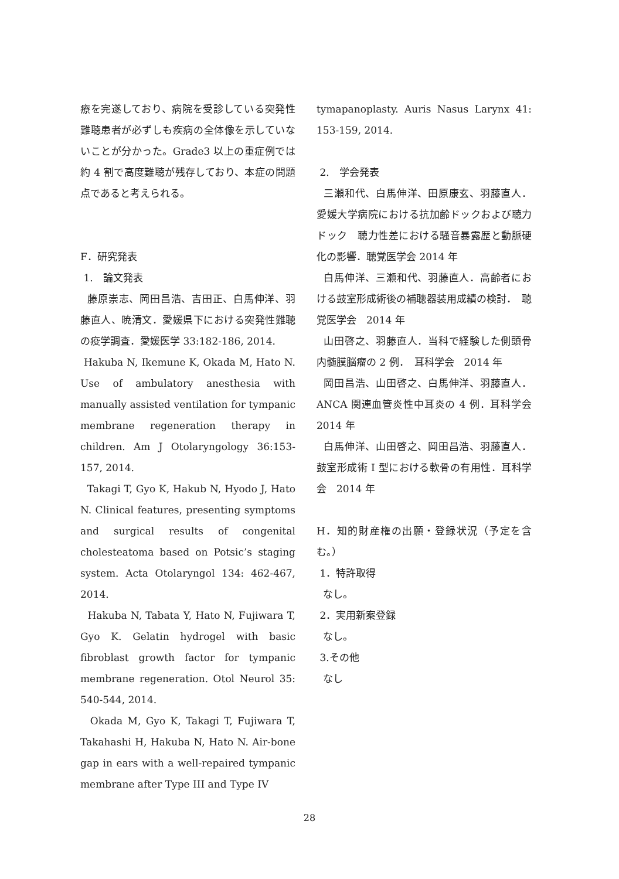療を完遂しており、病院を受診している突発性難聴患者が必ずしも疾病の全体像を示していないことが分かった。Grade3 以上の重症例では約 4 割で高度難聴が残存しており、本症の問題点であると考えられる。
F．研究発表
1.　論文発表
藤原崇志、岡田昌浩、吉田正、白馬伸洋、羽藤直人、暁清文．愛媛県下における突発性難聴の疫学調査．愛媛医学 33:182-186, 2014.
Hakuba N, Ikemune K, Okada M, Hato N. Use of ambulatory anesthesia with manually assisted ventilation for tympanic membrane regeneration therapy in children. Am J Otolaryngology 36:153-157, 2014.
Takagi T, Gyo K, Hakub N, Hyodo J, Hato N. Clinical features, presenting symptoms and surgical results of congenital cholesteatoma based on Potsic’s staging system. Acta Otolaryngol 134: 462-467, 2014.
Hakuba N, Tabata Y, Hato N, Fujiwara T, Gyo K. Gelatin hydrogel with basic fibroblast growth factor for tympanic membrane regeneration. Otol Neurol 35: 540-544, 2014.
Okada M, Gyo K, Takagi T, Fujiwara T, Takahashi H, Hakuba N, Hato N. Air-bone gap in ears with a well-repaired tympanic membrane after Type III and Type IV
tymapanoplasty. Auris Nasus Larynx 41: 153-159, 2014.
2.　学会発表
三瀬和代、白馬伸洋、田原康玄、羽藤直人．愛媛大学病院における抗加齢ドックおよび聴力ドック　聴力性差における騒音暴露歴と動脈硬化の影響．聴覚医学会 2014 年
白馬伸洋、三瀬和代、羽藤直人．高齢者における鼓室形成術後の補聴器装用成績の検討．　聴覚医学会　2014 年
山田啓之、羽藤直人．当科で経験した側頭骨内髄膜脳瘤の 2 例．　耳科学会　2014 年
岡田昌浩、山田啓之、白馬伸洋、羽藤直人．ANCA 関連血管炎性中耳炎の 4 例．耳科学会　2014 年
白馬伸洋、山田啓之、岡田昌浩、羽藤直人．鼓室形成術 I 型における軟骨の有用性．耳科学会　2014 年
H．知的財産権の出願・登録状況（予定を含む。）
1．特許取得
なし。
2．実用新案登録
なし。
3.その他
なし
28